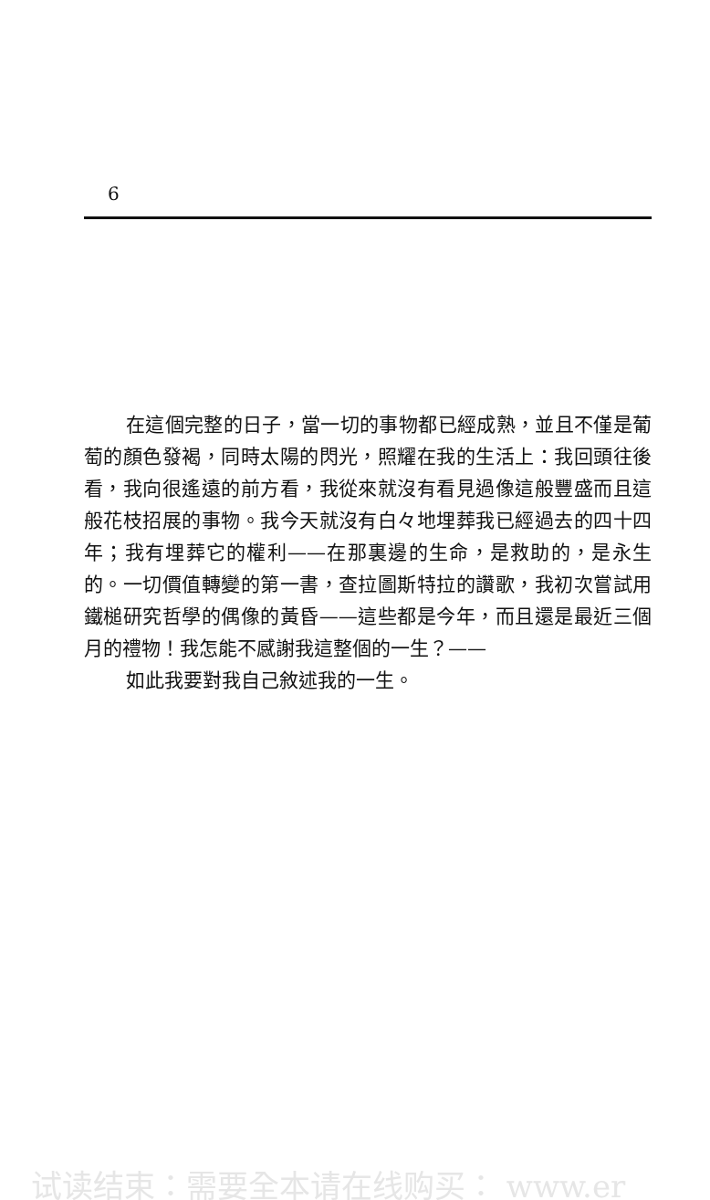6
在這個完整的日子，當一切的事物都已經成熟，並且不僅是葡萄的顏色發褐，同時太陽的閃光，照耀在我的生活上：我回頭往後看，我向很遙遠的前方看，我從來就沒有看見過像這般豐盛而且這般花枝招展的事物。我今天就沒有白々地埋葬我已經過去的四十四年；我有埋葬它的權利——在那裏邊的生命，是救助的，是永生的。一切價值轉變的第一書，查拉圖斯特拉的讚歌，我初次嘗試用鐵槌研究哲學的偶像的黃昏——這些都是今年，而且還是最近三個月的禮物！我怎能不感謝我這整個的一生？——
如此我要對我自己敘述我的一生。
试读结束：需要全本请在线购买： www.er